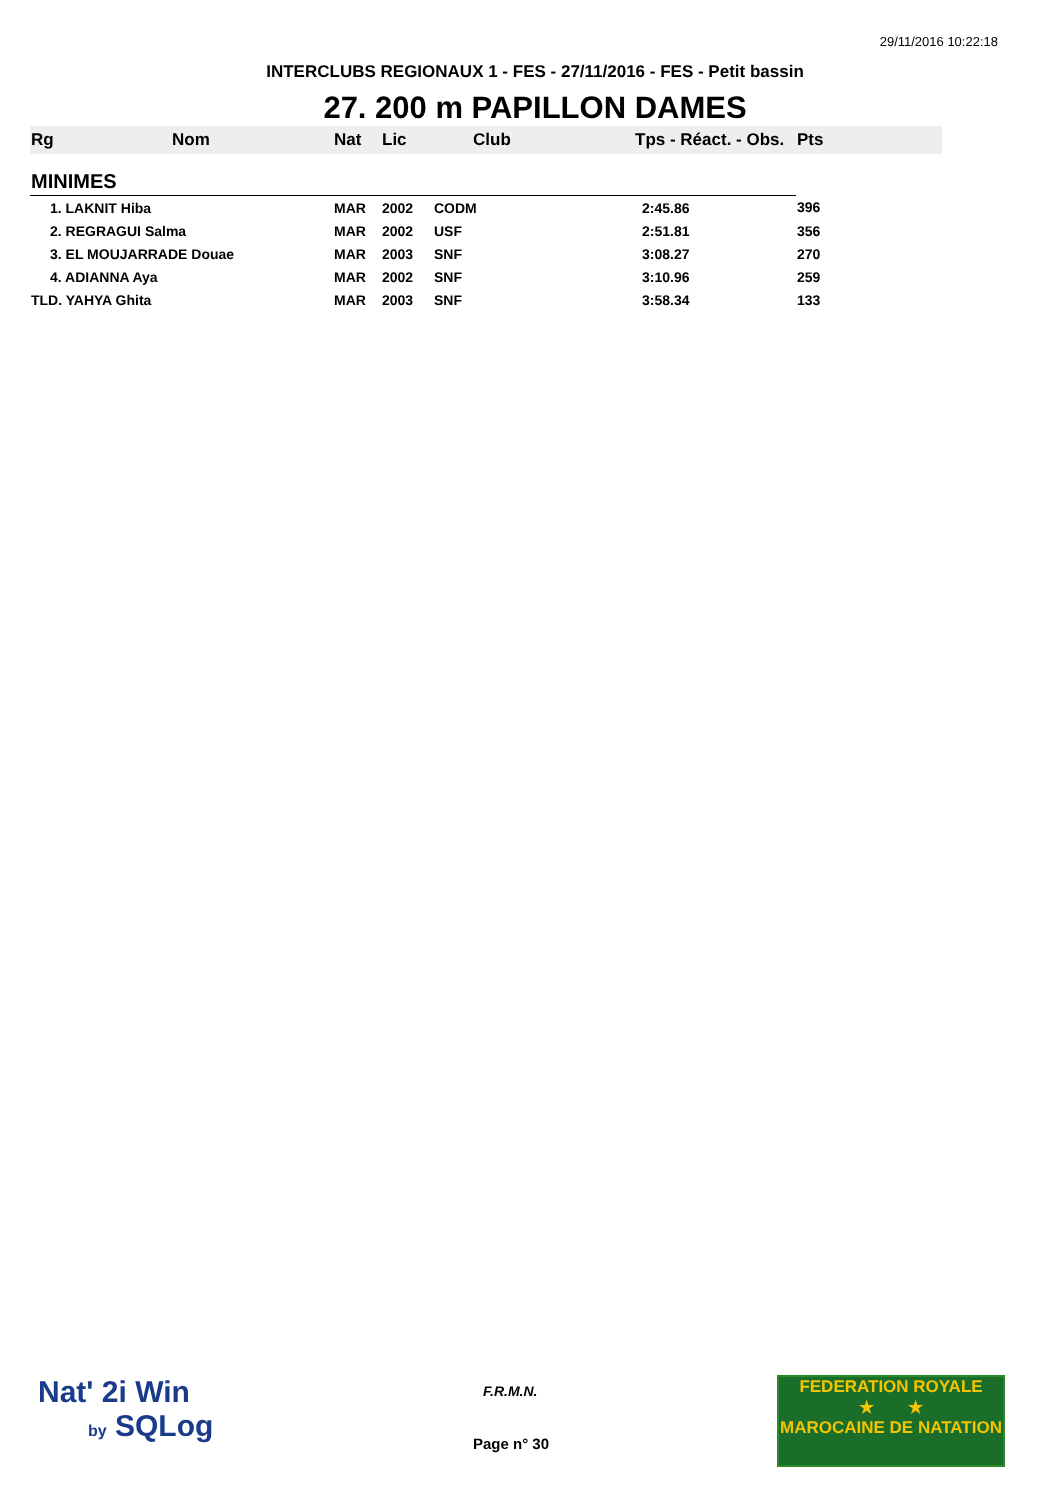29/11/2016 10:22:18
INTERCLUBS REGIONAUX 1 - FES - 27/11/2016 - FES - Petit bassin
27. 200 m PAPILLON DAMES
| Rg | Nom | Nat | Lic | Club | Tps - Réact. - Obs. | Pts |
| --- | --- | --- | --- | --- | --- | --- |
| MINIMES | | | | | | |
| 1. LAKNIT Hiba | | MAR | 2002 | CODM | 2:45.86 | 396 |
| 2. REGRAGUI Salma | | MAR | 2002 | USF | 2:51.81 | 356 |
| 3. EL MOUJARRADE Douae | | MAR | 2003 | SNF | 3:08.27 | 270 |
| 4. ADIANNA Aya | | MAR | 2002 | SNF | 3:10.96 | 259 |
| TLD. YAHYA Ghita | | MAR | 2003 | SNF | 3:58.34 | 133 |
Nat' 2i Win
by SQLog
F.R.M.N.
Page n° 30
FEDERATION ROYALE
★ ★
MAROCAINE DE NATATION